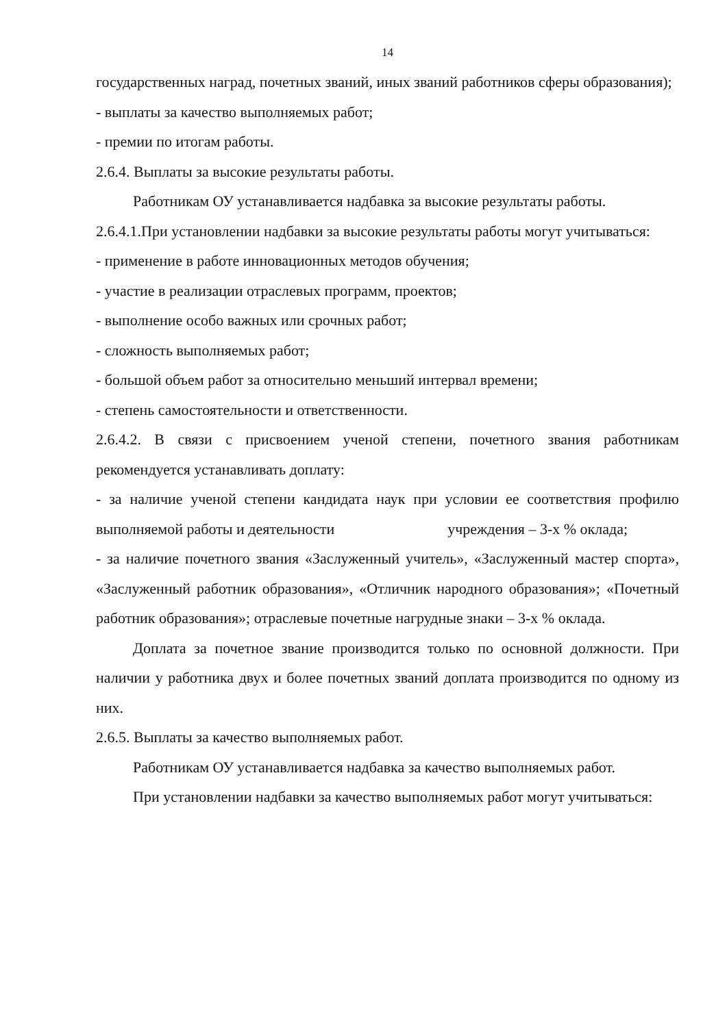14
государственных наград, почетных званий, иных званий работников сферы образования);
- выплаты за качество выполняемых работ;
- премии по итогам работы.
2.6.4. Выплаты за высокие результаты работы.
Работникам ОУ устанавливается надбавка за высокие результаты работы.
2.6.4.1.При установлении надбавки за высокие результаты работы могут учитываться:
- применение в работе инновационных методов обучения;
- участие в реализации отраслевых программ, проектов;
- выполнение особо важных или срочных работ;
- сложность выполняемых работ;
- большой объем работ за относительно меньший интервал времени;
- степень самостоятельности и ответственности.
2.6.4.2. В связи с присвоением ученой степени, почетного звания работникам рекомендуется устанавливать доплату:
- за наличие ученой степени кандидата наук при условии ее соответствия профилю выполняемой работы и деятельности учреждения – 3-х % оклада;
- за наличие почетного звания «Заслуженный учитель», «Заслуженный мастер спорта», «Заслуженный работник образования», «Отличник народного образования»; «Почетный работник образования»; отраслевые почетные нагрудные знаки – 3-х % оклада.
Доплата за почетное звание производится только по основной должности. При наличии у работника двух и более почетных званий доплата производится по одному из них.
2.6.5. Выплаты за качество выполняемых работ.
Работникам ОУ устанавливается надбавка за качество выполняемых работ.
При установлении надбавки за качество выполняемых работ могут учитываться: